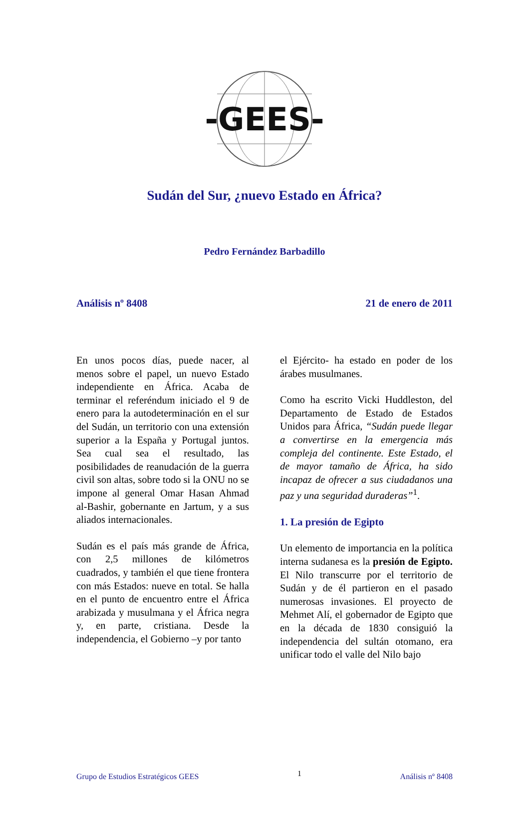-GEES-
Sudán del Sur, ¿nuevo Estado en África?
Pedro Fernández Barbadillo
Análisis nº 8408 21 de enero de 2011
En unos pocos días, puede nacer, al menos sobre el papel, un nuevo Estado independiente en África. Acaba de terminar el referéndum iniciado el 9 de enero para la autodeterminación en el sur del Sudán, un territorio con una extensión superior a la España y Portugal juntos. Sea cual sea el resultado, las posibilidades de reanudación de la guerra civil son altas, sobre todo si la ONU no se impone al general Omar Hasan Ahmad al-Bashir, gobernante en Jartum, y a sus aliados internacionales.
Sudán es el país más grande de África, con 2,5 millones de kilómetros cuadrados, y también el que tiene frontera con más Estados: nueve en total. Se halla en el punto de encuentro entre el África arabizada y musulmana y el África negra y, en parte, cristiana. Desde la independencia, el Gobierno –y por tanto
el Ejército- ha estado en poder de los árabes musulmanes.
Como ha escrito Vicki Huddleston, del Departamento de Estado de Estados Unidos para África, “Sudán puede llegar a convertirse en la emergencia más compleja del continente. Este Estado, el de mayor tamaño de África, ha sido incapaz de ofrecer a sus ciudadanos una paz y una seguridad duraderas”<sup>1</sup>.
1. La presión de Egipto
Un elemento de importancia en la política interna sudanesa es la presión de Egipto. El Nilo transcurre por el territorio de Sudán y de él partieron en el pasado numerosas invasiones. El proyecto de Mehmet Alí, el gobernador de Egipto que en la década de 1830 consiguió la independencia del sultán otomano, era unificar todo el valle del Nilo bajo
Grupo de Estudios Estratégicos GEES 1 Análisis nº 8408